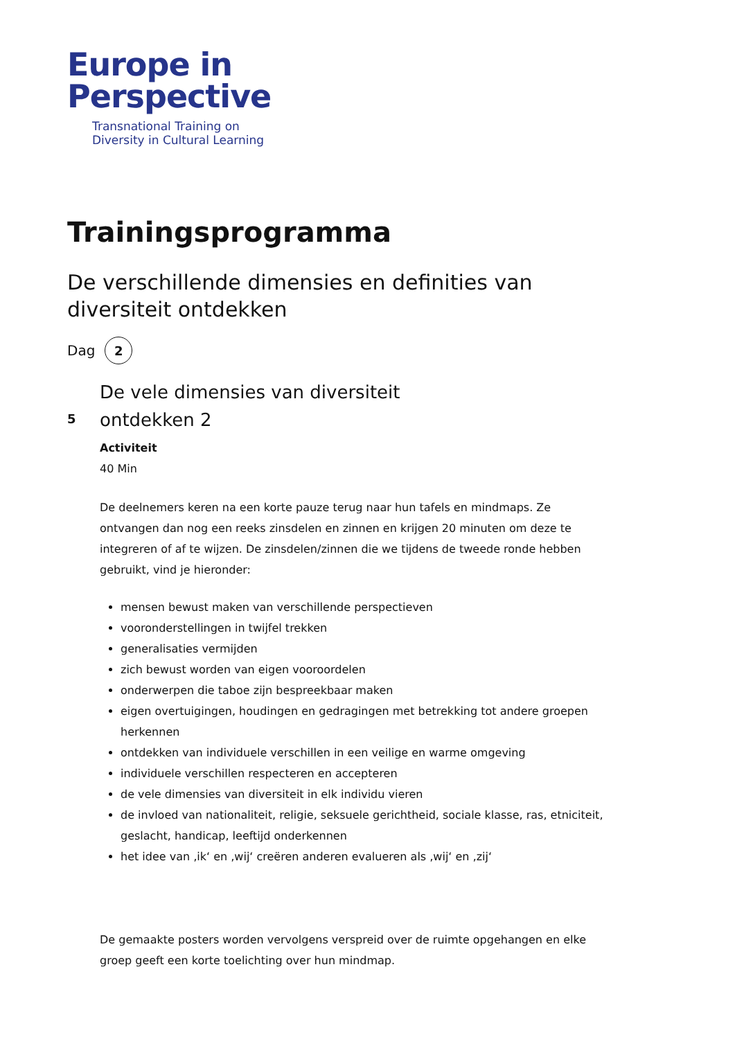Europe in
Perspective
Transnational Training on
Diversity in Cultural Learning
Trainingsprogramma
De verschillende dimensies en definities van diversiteit ontdekken
Dag 2
5
De vele dimensies van diversiteit
ontdekken 2
Activiteit
40 Min
De deelnemers keren na een korte pauze terug naar hun tafels en mindmaps. Ze ontvangen dan nog een reeks zinsdelen en zinnen en krijgen 20 minuten om deze te integreren of af te wijzen. De zinsdelen/zinnen die we tijdens de tweede ronde hebben gebruikt, vind je hieronder:
mensen bewust maken van verschillende perspectieven
vooronderstellingen in twijfel trekken
generalisaties vermijden
zich bewust worden van eigen vooroordelen
onderwerpen die taboe zijn bespreekbaar maken
eigen overtuigingen, houdingen en gedragingen met betrekking tot andere groepen herkennen
ontdekken van individuele verschillen in een veilige en warme omgeving
individuele verschillen respecteren en accepteren
de vele dimensies van diversiteit in elk individu vieren
de invloed van nationaliteit, religie, seksuele gerichtheid, sociale klasse, ras, etniciteit, geslacht, handicap, leeftijd onderkennen
het idee van ‚ik‘ en ‚wij‘ creëren anderen evalueren als ‚wij‘ en ‚zij‘
De gemaakte posters worden vervolgens verspreid over de ruimte opgehangen en elke groep geeft een korte toelichting over hun mindmap.